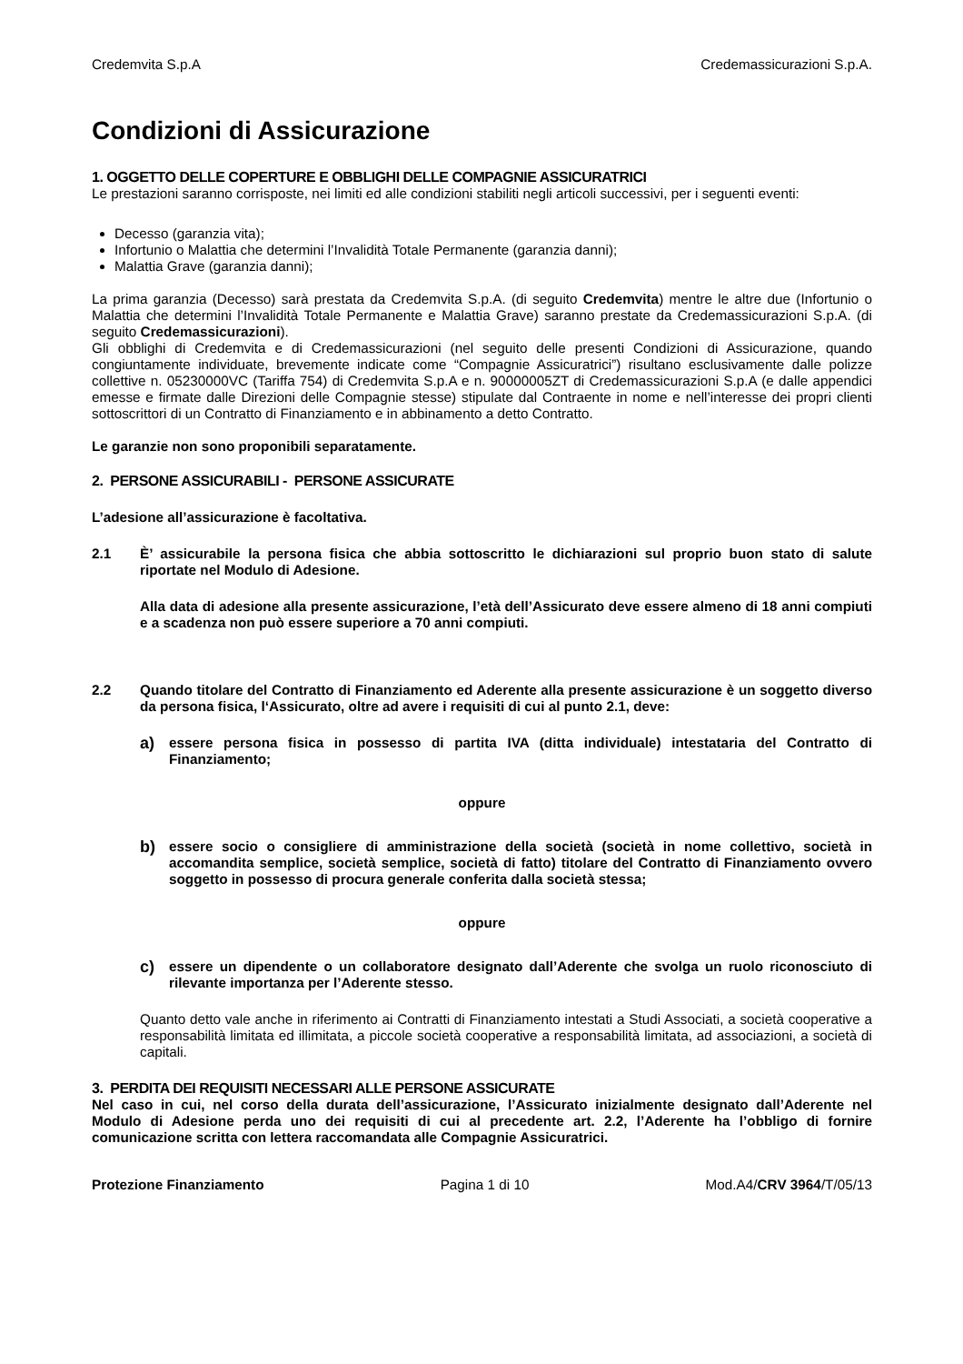Credemvita S.p.A Credemassicurazioni S.p.A.
Condizioni di Assicurazione
1. OGGETTO DELLE COPERTURE E OBBLIGHI DELLE COMPAGNIE ASSICURATRICI
Le prestazioni saranno corrisposte, nei limiti ed alle condizioni stabiliti negli articoli successivi, per i seguenti eventi:
Decesso (garanzia vita);
Infortunio o Malattia che determini l’Invalidità Totale Permanente (garanzia danni);
Malattia Grave (garanzia danni);
La prima garanzia (Decesso) sarà prestata da Credemvita S.p.A. (di seguito Credemvita) mentre le altre due (Infortunio o Malattia che determini l’Invalidità Totale Permanente e Malattia Grave) saranno prestate da Credemassicurazioni S.p.A. (di seguito Credemassicurazioni).
Gli obblighi di Credemvita e di Credemassicurazioni (nel seguito delle presenti Condizioni di Assicurazione, quando congiuntamente individuate, brevemente indicate come “Compagnie Assicuratrici”) risultano esclusivamente dalle polizze collettive n. 05230000VC (Tariffa 754) di Credemvita S.p.A e n. 90000005ZT di Credemassicurazioni S.p.A (e dalle appendici emesse e firmate dalle Direzioni delle Compagnie stesse) stipulate dal Contraente in nome e nell’interesse dei propri clienti sottoscrittori di un Contratto di Finanziamento e in abbinamento a detto Contratto.
Le garanzie non sono proponibili separatamente.
2. PERSONE ASSICURABILI - PERSONE ASSICURATE
L’adesione all’assicurazione è facoltativa.
2.1 È’ assicurabile la persona fisica che abbia sottoscritto le dichiarazioni sul proprio buon stato di salute riportate nel Modulo di Adesione.
Alla data di adesione alla presente assicurazione, l’età dell’Assicurato deve essere almeno di 18 anni compiuti e a scadenza non può essere superiore a 70 anni compiuti.
2.2 Quando titolare del Contratto di Finanziamento ed Aderente alla presente assicurazione è un soggetto diverso da persona fisica, l‘Assicurato, oltre ad avere i requisiti di cui al punto 2.1, deve:
a)
essere persona fisica in possesso di partita IVA (ditta individuale) intestataria del Contratto di Finanziamento;
oppure
b)
essere socio o consigliere di amministrazione della società (società in nome collettivo, società in accomandita semplice, società semplice, società di fatto) titolare del Contratto di Finanziamento ovvero soggetto in possesso di procura generale conferita dalla società stessa;
oppure
c)
essere un dipendente o un collaboratore designato dall’Aderente che svolga un ruolo riconosciuto di rilevante importanza per l’Aderente stesso.
Quanto detto vale anche in riferimento ai Contratti di Finanziamento intestati a Studi Associati, a società cooperative a responsabilità limitata ed illimitata, a piccole società cooperative a responsabilità limitata, ad associazioni, a società di capitali.
3. PERDITA DEI REQUISITI NECESSARI ALLE PERSONE ASSICURATE
Nel caso in cui, nel corso della durata dell’assicurazione, l’Assicurato inizialmente designato dall’Aderente nel Modulo di Adesione perda uno dei requisiti di cui al precedente art. 2.2, l’Aderente ha l’obbligo di fornire comunicazione scritta con lettera raccomandata alle Compagnie Assicuratrici.
Protezione Finanziamento Pagina 1 di 10 Mod.A4/CRV 3964/T/05/13